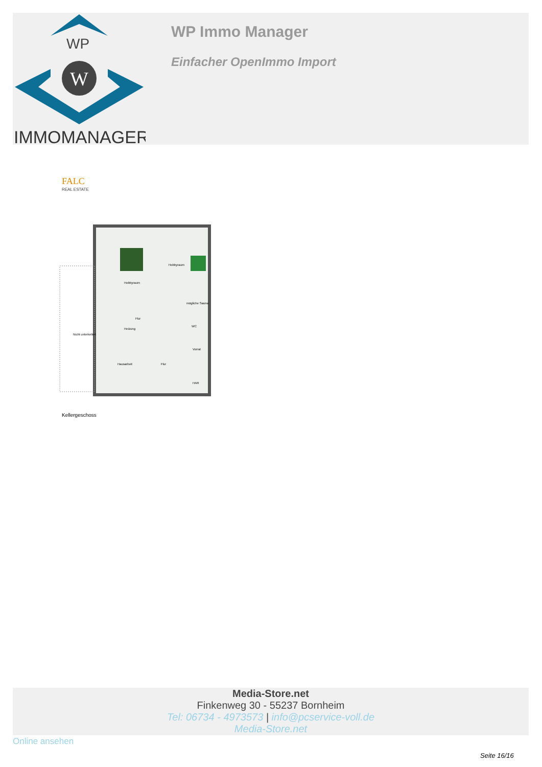WP
W
IMMOMANAGER
WP Immo Manager
Einfacher OpenImmo Import
FALC
REAL ESTATE
Hobbyraum
Hobbyraum
mögliche Sauna
WC
Flur
Heizung
Nicht unterkellert
Vorrat
Hausarbeit
Flur
HAR
Kellergeschoss
Media-Store.net
Finkenweg 30 - 55237 Bornheim
Tel: 06734 - 4973573 | info@pcservice-voll.de
Media-Store.net
Online ansehen
Seite 16/16